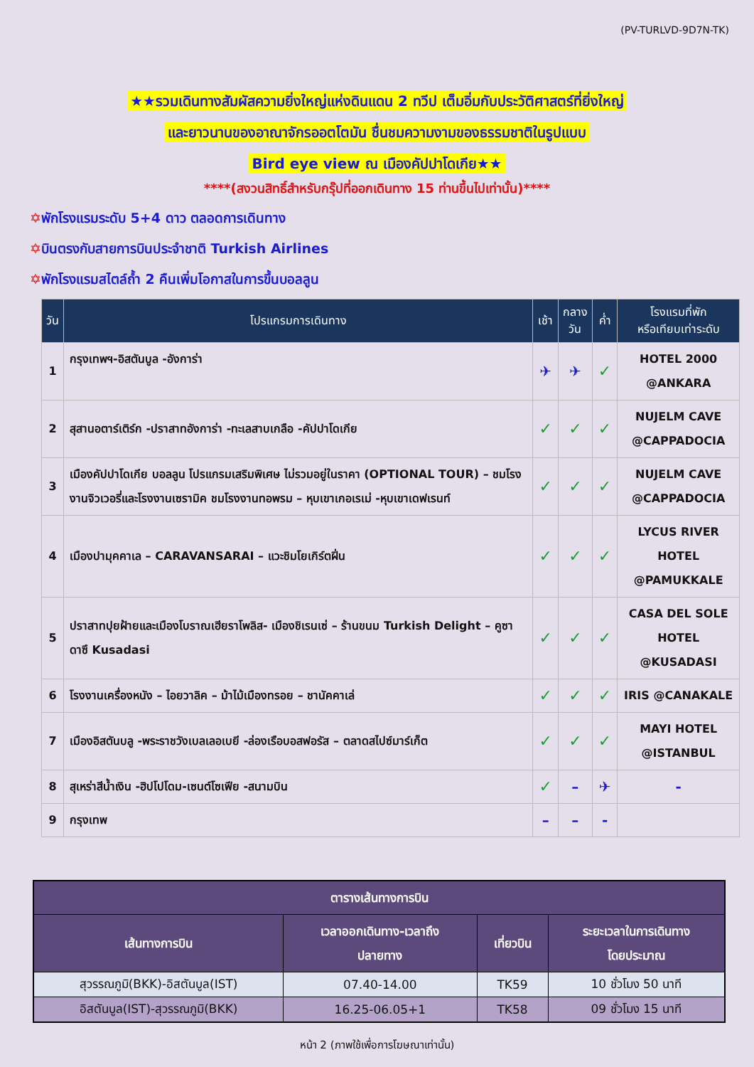(PV-TURLVD-9D7N-TK)
★★รวมเดินทางสัมผัสความยิ่งใหญ่แห่งดินแดน 2 ทวีป เต็มอิ่มกับประวัติศาสตร์ที่ยิ่งใหญ่
และยาวนานของอาณาจักรออตโตมัน ชื่นชมความงามของธรรมชาติในรูปแบบ
Bird eye view ณ เมืองคัปปาโดเกีย★★
****(สงวนสิทธิ์สำหรับกรุ๊ปที่ออกเดินทาง 15 ท่านขึ้นไปเท่านั้น)****
✡พักโรงแรมระดับ 5+4 ดาว ตลอดการเดินทาง
✡บินตรงกับสายการบินประจำชาติ Turkish Airlines
✡พักโรงแรมสไตล์ถ้ำ 2 คืนเพิ่มโอกาสในการขึ้นบอลลูน
| วัน | โปรแกรมการเดินทาง | เช้า | กลาง วัน | ค่ำ | โรงแรมที่พัก หรือเทียบเท่าระดับ |
| --- | --- | --- | --- | --- | --- |
| 1 | กรุงเทพฯ-อิสตันบูล -อังการ่า | ✈ | ✈ | ✓ | HOTEL 2000 @ANKARA |
| 2 | สุสานอตาร์เติร์ก -ปราสาทอังการ่า -ทะเลสาบเกลือ -คัปปาโดเกีย | ✓ | ✓ | ✓ | NUJELM CAVE @CAPPADOCIA |
| 3 | เมืองคัปปาโดเกีย บอลลูน โปรแกรมเสริมพิเศษ ไม่รวมอยู่ในราคา (OPTIONAL TOUR) – ชมโรงงานจิวเวอรี่และโรงงานเซรามิค ชมโรงงานทอพรม – หุบเขาเกอเรเม่ -หุบเขาเดฟเรนท์ | ✓ | ✓ | ✓ | NUJELM CAVE @CAPPADOCIA |
| 4 | เมืองปามุคคาเล – CARAVANSARAI – แวะชิมโยเกิร์ตฝิ่น | ✓ | ✓ | ✓ | LYCUS RIVER HOTEL @PAMUKKALE |
| 5 | ปราสาทปุยฝ้ายและเมืองโบราณเฮียราโพลิส- เมืองชิเรนเซ่ – ร้านขนม Turkish Delight – คูซาดาซึ Kusadasi | ✓ | ✓ | ✓ | CASA DEL SOLE HOTEL @KUSADASI |
| 6 | โรงงานเครื่องหนัง – ไอยวาลิค – ม้าไม้เมืองทรอย – ชานัคคาเล่ | ✓ | ✓ | ✓ | IRIS @CANAKALE |
| 7 | เมืองอิสตันบลู -พระราชวังเบลเลอเบยี -ล่องเรือบอสฟอรัส – ตลาดสไปซ์มาร์เก็ต | ✓ | ✓ | ✓ | MAYI HOTEL @ISTANBUL |
| 8 | สุเหร่าสีน้ำเงิน -ฮิปโปโดม-เซนต์โซเฟีย -สนามบิน | ✓ | – | ✈ | - |
| 9 | กรุงเทพ | – | – | - | |
| ตารางเส้นทางการบิน | | | |
| --- | --- | --- | --- |
| เส้นทางการบิน | เวลาออกเดินทาง-เวลาถึง ปลายทาง | เที่ยวบิน | ระยะเวลาในการเดินทาง โดยประมาณ |
| สุวรรณภูมิ(BKK)-อิสตันบูล(IST) | 07.40-14.00 | TK59 | 10 ชั่วโมง 50 นาที |
| อิสตันบูล(IST)-สุวรรณภูมิ(BKK) | 16.25-06.05+1 | TK58 | 09 ชั่วโมง 15 นาที |
หน้า 2 (ภาพใช้เพื่อการโฆษณาเท่านั้น)